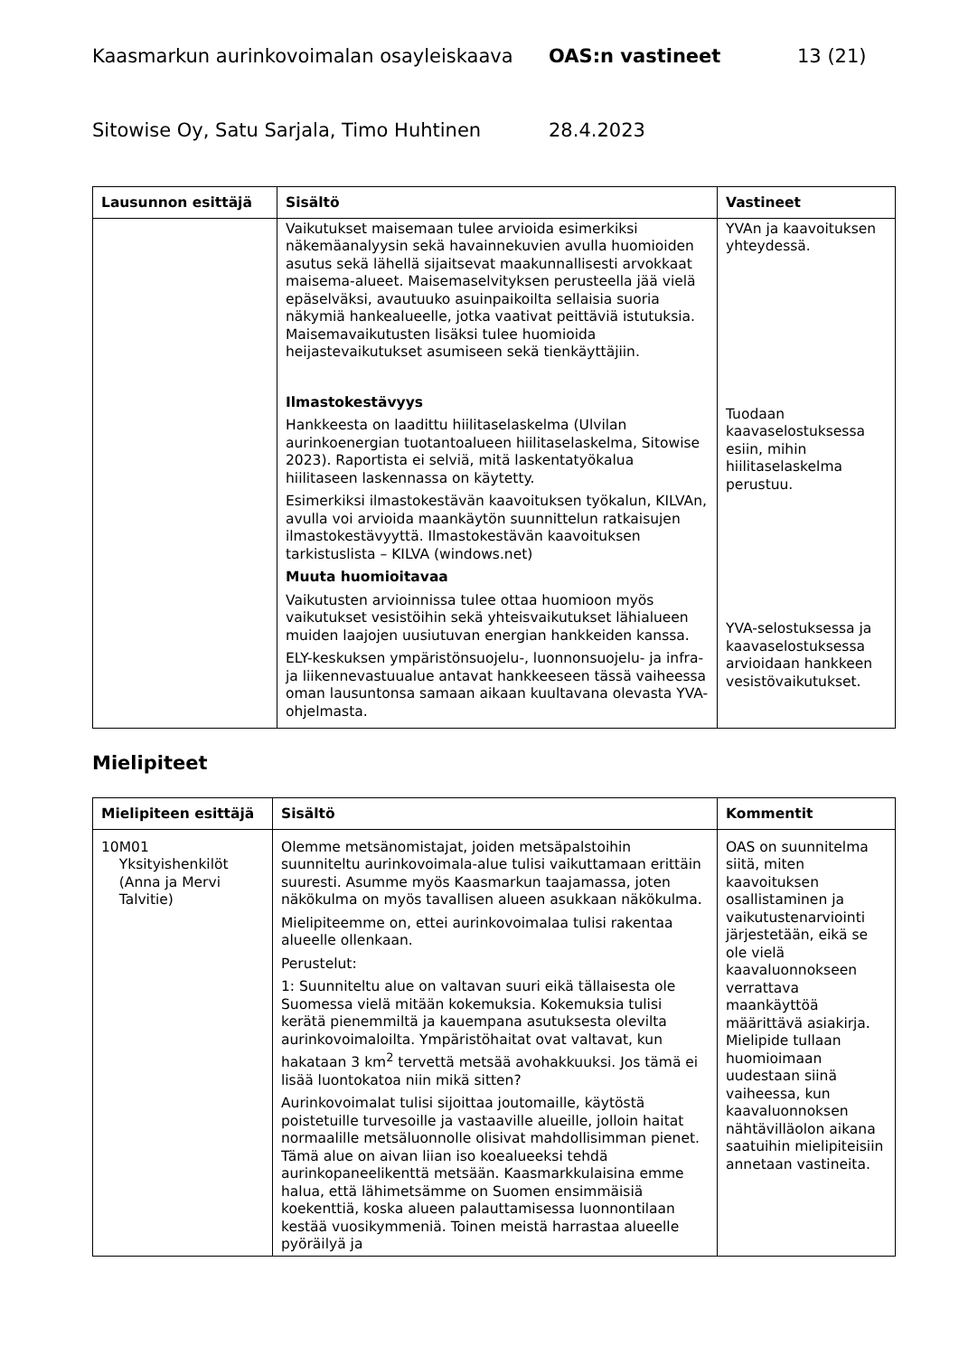Kaasmarkun aurinkovoimalan osayleiskaava OAS:n vastineet 13 (21)
Sitowise Oy, Satu Sarjala, Timo Huhtinen 28.4.2023
| Lausunnon esittäjä | Sisältö | Vastineet |
| --- | --- | --- |
| | Vaikutukset maisemaan tulee arvioida esimerkiksi näkemäanalyysin sekä havainnekuvien avulla huomioiden asutus sekä lähellä sijaitsevat maakunnallisesti arvokkaat maisema-alueet. Maisemaselvityksen perusteella jää vielä epäselväksi, avautuuko asuinpaikoilta sellaisia suoria näkymiä hankealueelle, jotka vaativat peittäviä istutuksia. Maisemavaikutusten lisäksi tulee huomioida heijastevaikutukset asumiseen sekä tienkäyttäjiin. Ilmastokestävyys Hankkeesta on laadittu hiilitaselaskelma (Ulvilan aurinkoenergian tuotantoalueen hiilitaselaskelma, Sitowise 2023). Raportista ei selviä, mitä laskentatyökalua hiilitaseen laskennassa on käytetty. Esimerkiksi ilmastokestävän kaavoituksen työkalun, KILVAn, avulla voi arvioida maankäytön suunnittelun ratkaisujen ilmastokestävyyttä. Ilmastokestävän kaavoituksen tarkistuslista – KILVA (windows.net) Muuta huomioitavaa Vaikutusten arvioinnissa tulee ottaa huomioon myös vaikutukset vesistöihin sekä yhteisvaikutukset lähialueen muiden laajojen uusiutuvan energian hankkeiden kanssa. ELY-keskuksen ympäristönsuojelu-, luonnonsuojelu- ja infra- ja liikennevastuualue antavat hankkeeseen tässä vaiheessa oman lausuntonsa samaan aikaan kuultavana olevasta YVA-ohjelmasta. | YVAn ja kaavoituksen yhteydessä. Tuodaan kaavaselostuksessa esiin, mihin hiilitaselaskelma perustuu. YVA-selostuksessa ja kaavaselostuksessa arvioidaan hankkeen vesistövaikutukset. |
Mielipiteet
| Mielipiteen esittäjä | Sisältö | Kommentit |
| --- | --- | --- |
| 10 M01 Yksityishenkilöt (Anna ja Mervi Talvitie) | Olemme metsänomistajat, joiden metsäpalstoihin suunniteltu aurinkovoimala-alue tulisi vaikuttamaan erittäin suuresti. Asumme myös Kaasmarkun taajamassa, joten näkökulma on myös tavallisen alueen asukkaan näkökulma. Mielipiteemme on, ettei aurinkovoimalaa tulisi rakentaa alueelle ollenkaan. Perustelut: 1: Suunniteltu alue on valtavan suuri eikä tällaisesta ole Suomessa vielä mitään kokemuksia. Kokemuksia tulisi kerätä pienemmiltä ja kauempana asutuksesta olevilta aurinkovoimaloilta. Ympäristöhaitat ovat valtavat, kun hakataan 3 km<sup>2</sup> tervettä metsää avohakkuuksi. Jos tämä ei lisää luontokatoa niin mikä sitten? Aurinkovoimalat tulisi sijoittaa joutomaille, käytöstä poistetuille turvesoille ja vastaaville alueille, jolloin haitat normaalille metsäluonnolle olisivat mahdollisimman pienet. Tämä alue on aivan liian iso koealueeksi tehdä aurinkopaneelikenttä metsään. Kaasmarkkulaisina emme halua, että lähimetsämme on Suomen ensimmäisiä koekenttiä, koska alueen palauttamisessa luonnontilaan kestää vuosikymmeniä. Toinen meistä harrastaa alueelle pyöräilyä ja | OAS on suunnitelma siitä, miten kaavoituksen osallistaminen ja vaikutustenarviointi järjestetään, eikä se ole vielä kaavaluonnokseen verrattava maankäyttöä määrittävä asiakirja. Mielipide tullaan huomioimaan uudestaan siinä vaiheessa, kun kaavaluonnoksen nähtävilläolon aikana saatuihin mielipiteisiin annetaan vastineita. |